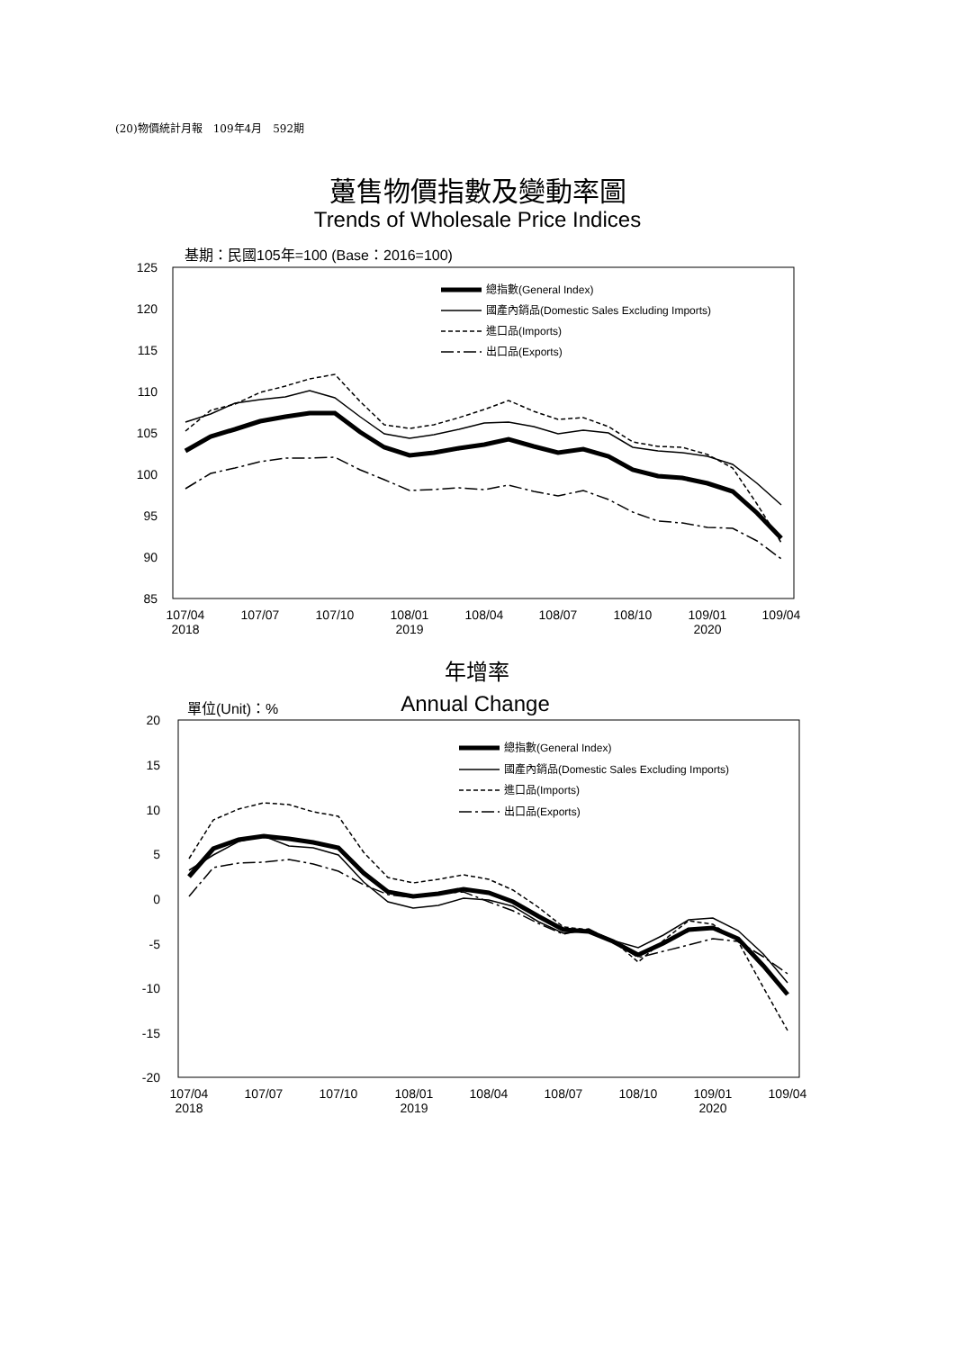(20)物價統計月報　109年4月　592期
躉售物價指數及變動率圖
Trends of Wholesale Price Indices
基期：民國105年=100 (Base：2016=100)
125
120
115
110
105
100
95
90
85
107/04
2018
107/07
107/10
108/01
2019
108/04
108/07
108/10
109/01
2020
109/04
總指數(General Index)
國產內銷品(Domestic Sales Excluding Imports)
進口品(Imports)
出口品(Exports)
年增率
Annual Change
單位(Unit)：%
20
15
10
5
0
-5
-10
-15
-20
107/04
2018
107/07
107/10
108/01
2019
108/04
108/07
108/10
109/01
2020
109/04
總指數(General Index)
國產內銷品(Domestic Sales Excluding Imports)
進口品(Imports)
出口品(Exports)